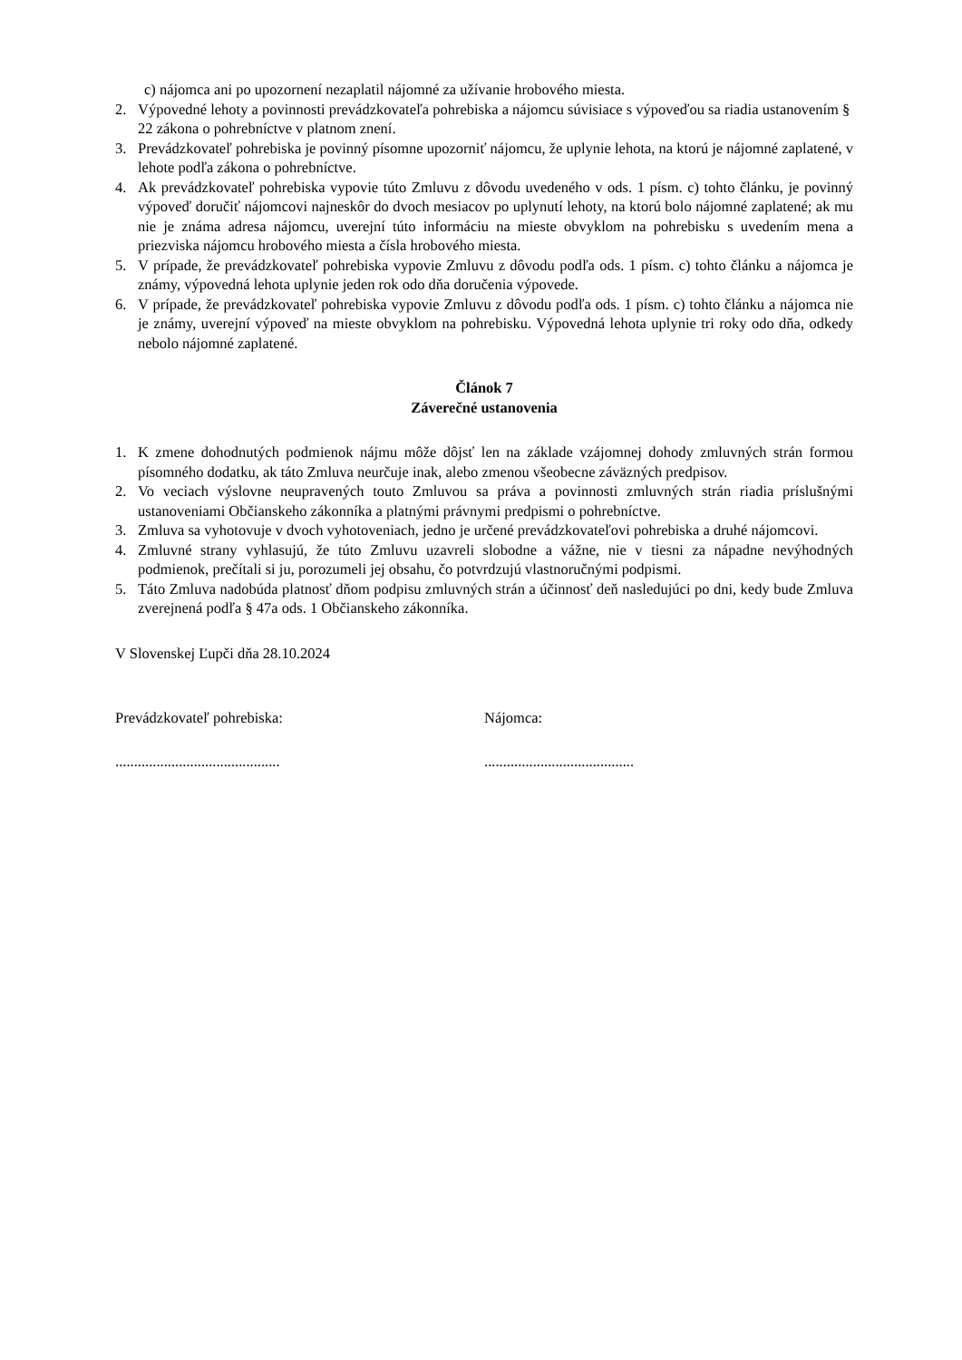c) nájomca ani po upozornení nezaplatil nájomné za užívanie hrobového miesta.
2. Výpovedné lehoty a povinnosti prevádzkovateľa pohrebiska a nájomcu súvisiace s výpoveďou sa riadia ustanovením § 22 zákona o pohrebníctve v platnom znení.
3. Prevádzkovateľ pohrebiska je povinný písomne upozorniť nájomcu, že uplynie lehota, na ktorú je nájomné zaplatené, v lehote podľa zákona o pohrebníctve.
4. Ak prevádzkovateľ pohrebiska vypovie túto Zmluvu z dôvodu uvedeného v ods. 1 písm. c) tohto článku, je povinný výpoveď doručiť nájomcovi najneskôr do dvoch mesiacov po uplynutí lehoty, na ktorú bolo nájomné zaplatené; ak mu nie je známa adresa nájomcu, uverejní túto informáciu na mieste obvyklom na pohrebisku s uvedením mena a priezviska nájomcu hrobového miesta a čísla hrobového miesta.
5. V prípade, že prevádzkovateľ pohrebiska vypovie Zmluvu z dôvodu podľa ods. 1 písm. c) tohto článku a nájomca je známy, výpovedná lehota uplynie jeden rok odo dňa doručenia výpovede.
6. V prípade, že prevádzkovateľ pohrebiska vypovie Zmluvu z dôvodu podľa ods. 1 písm. c) tohto článku a nájomca nie je známy, uverejní výpoveď na mieste obvyklom na pohrebisku. Výpovedná lehota uplynie tri roky odo dňa, odkedy nebolo nájomné zaplatené.
Článok 7
Záverečné ustanovenia
1. K zmene dohodnutých podmienok nájmu môže dôjsť len na základe vzájomnej dohody zmluvných strán formou písomného dodatku, ak táto Zmluva neurčuje inak, alebo zmenou všeobecne záväzných predpisov.
2. Vo veciach výslovne neupravených touto Zmluvou sa práva a povinnosti zmluvných strán riadia príslušnými ustanoveniami Občianskeho zákonníka a platnými právnymi predpismi o pohrebníctve.
3. Zmluva sa vyhotovuje v dvoch vyhotoveniach, jedno je určené prevádzkovateľovi pohrebiska a druhé nájomcovi.
4. Zmluvné strany vyhlasujú, že túto Zmluvu uzavreli slobodne a vážne, nie v tiesni za nápadne nevýhodných podmienok, prečítali si ju, porozumeli jej obsahu, čo potvrdzujú vlastnoručnými podpismi.
5. Táto Zmluva nadobúda platnosť dňom podpisu zmluvných strán a účinnosť deň nasledujúci po dni, kedy bude Zmluva zverejnená podľa § 47a ods. 1 Občianskeho zákonníka.
V Slovenskej Ľupči dňa 28.10.2024
Prevádzkovateľ pohrebiska: Nájomca:
............................................ ........................................